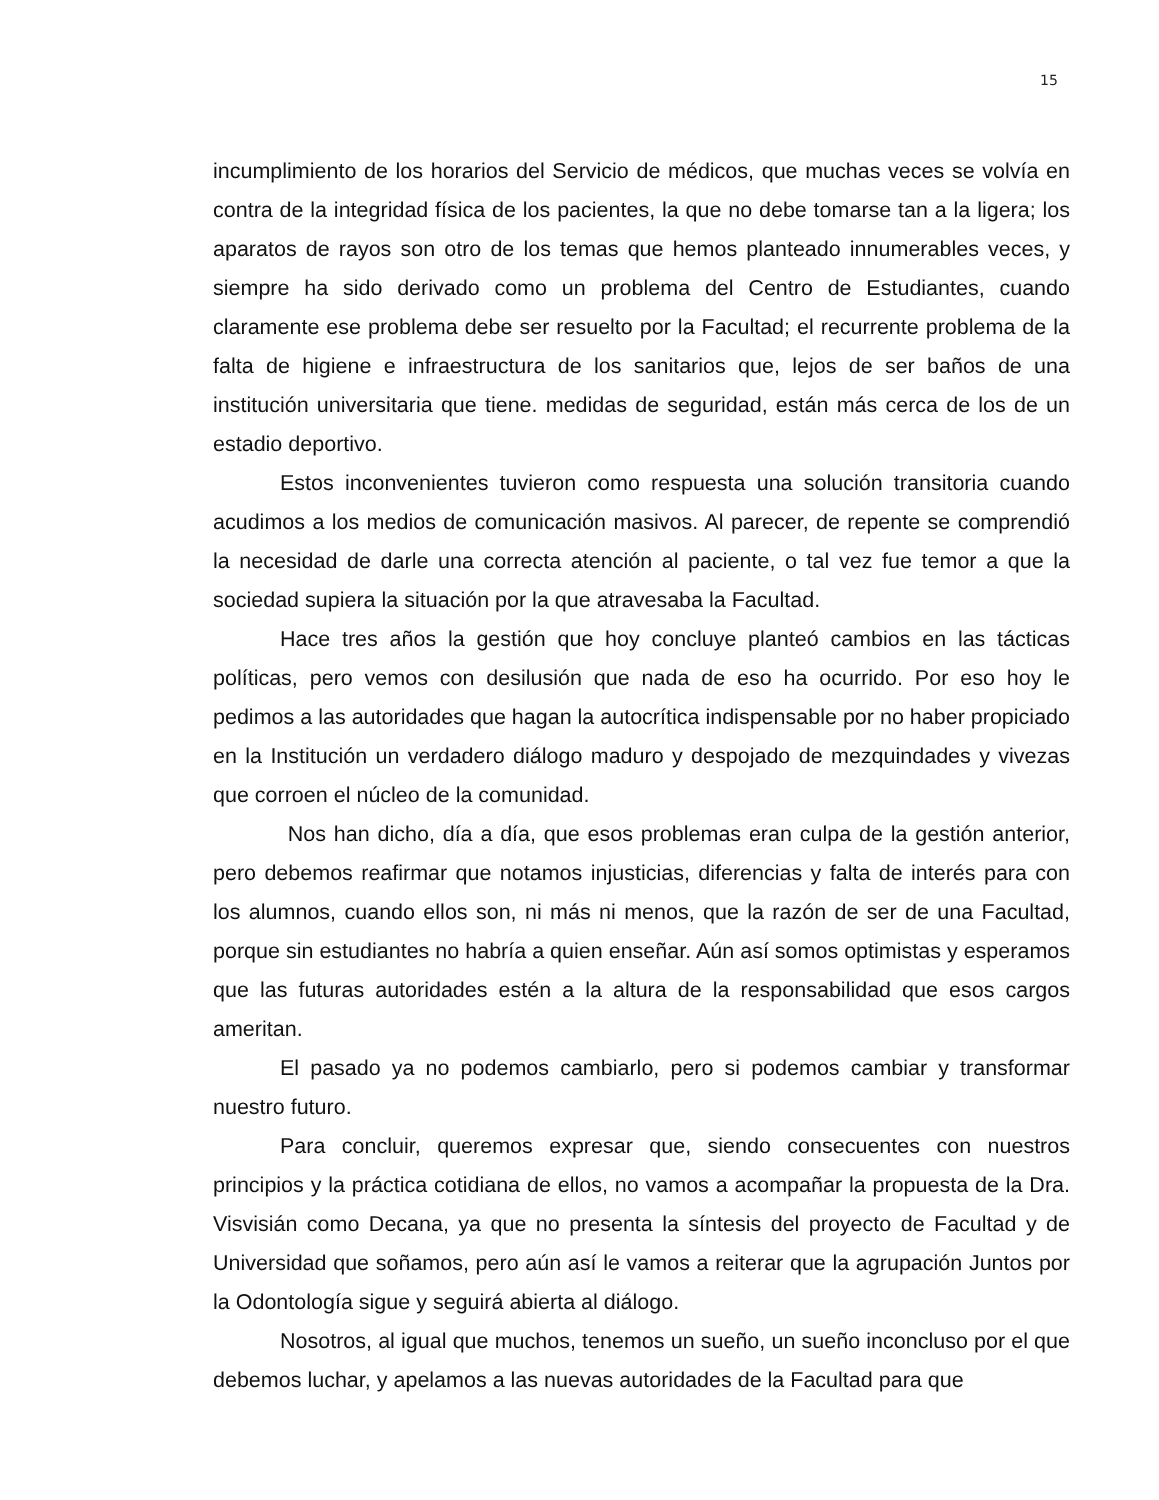15
incumplimiento de los horarios del Servicio de médicos, que muchas veces se volvía en contra de la integridad física de los pacientes, la que no debe tomarse tan a la ligera; los aparatos de rayos son otro de los temas que hemos planteado innumerables veces, y siempre ha sido derivado como un problema del Centro de Estudiantes, cuando claramente ese problema debe ser resuelto por la Facultad; el recurrente problema de la falta de higiene e infraestructura de los sanitarios que, lejos de ser baños de una institución universitaria que tiene. medidas de seguridad, están más cerca de los de un estadio deportivo.
Estos inconvenientes tuvieron como respuesta una solución transitoria cuando acudimos a los medios de comunicación masivos. Al parecer, de repente se comprendió la necesidad de darle una correcta atención al paciente, o tal vez fue temor a que la sociedad supiera la situación por la que atravesaba la Facultad.
Hace tres años la gestión que hoy concluye planteó cambios en las tácticas políticas, pero vemos con desilusión que nada de eso ha ocurrido. Por eso hoy le pedimos a las autoridades que hagan la autocrítica indispensable por no haber propiciado en la Institución un verdadero diálogo maduro y despojado de mezquindades y vivezas que corroen el núcleo de la comunidad.
Nos han dicho, día a día, que esos problemas eran culpa de la gestión anterior, pero debemos reafirmar que notamos injusticias, diferencias y falta de interés para con los alumnos, cuando ellos son, ni más ni menos, que la razón de ser de una Facultad, porque sin estudiantes no habría a quien enseñar. Aún así somos optimistas y esperamos que las futuras autoridades estén a la altura de la responsabilidad que esos cargos ameritan.
El pasado ya no podemos cambiarlo, pero si podemos cambiar y transformar nuestro futuro.
Para concluir, queremos expresar que, siendo consecuentes con nuestros principios y la práctica cotidiana de ellos, no vamos a acompañar la propuesta de la Dra. Visvisián como Decana, ya que no presenta la síntesis del proyecto de Facultad y de Universidad que soñamos, pero aún así le vamos a reiterar que la agrupación Juntos por la Odontología sigue y seguirá abierta al diálogo.
Nosotros, al igual que muchos, tenemos un sueño, un sueño inconcluso por el que debemos luchar, y apelamos a las nuevas autoridades de la Facultad para que